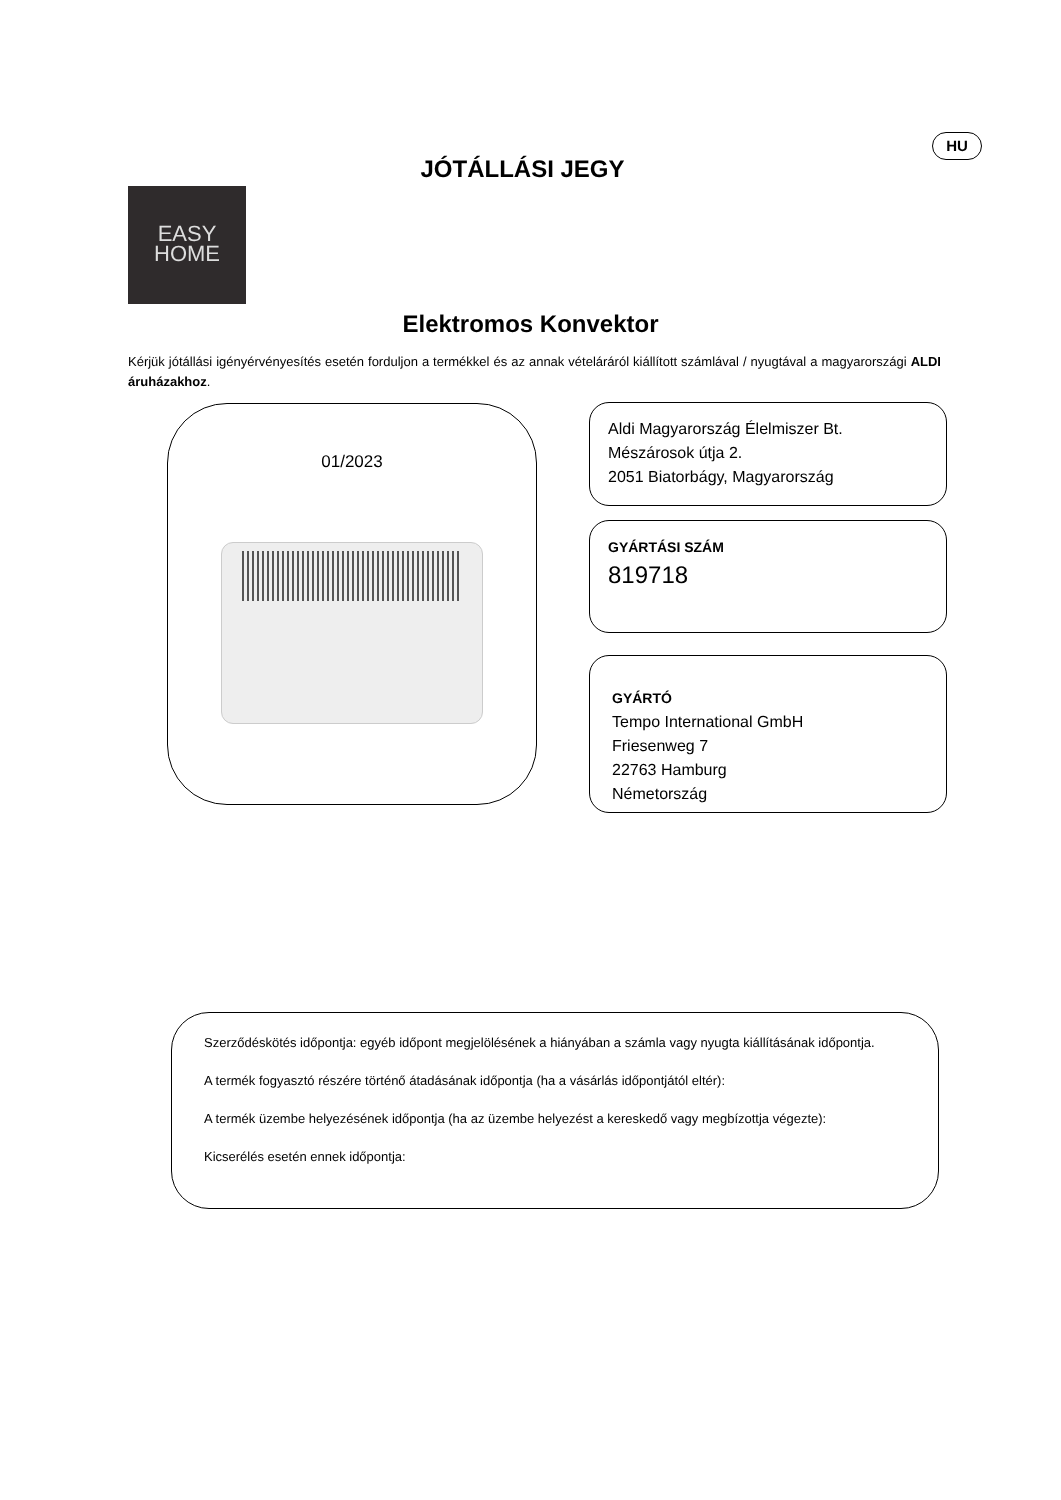HU
JÓTÁLLÁSI JEGY
EASY
HOME
Elektromos Konvektor
Kérjük jótállási igényérvényesítés esetén forduljon a termékkel és az annak vételáráról kiállított számlával / nyugtával a magyarországi ALDI áruházakhoz.
01/2023
Aldi Magyarország Élelmiszer Bt.
Mészárosok útja 2.
2051 Biatorbágy, Magyarország
GYÁRTÁSI SZÁM
819718
GYÁRTÓ
Tempo International GmbH
Friesenweg 7
22763 Hamburg
Németország
Szerződéskötés időpontja: egyéb időpont megjelölésének a hiányában a számla vagy nyugta kiállításának időpontja.
A termék fogyasztó részére történő átadásának időpontja (ha a vásárlás időpontjától eltér):
A termék üzembe helyezésének időpontja (ha az üzembe helyezést a kereskedő vagy megbízottja végezte):
Kicserélés esetén ennek időpontja: